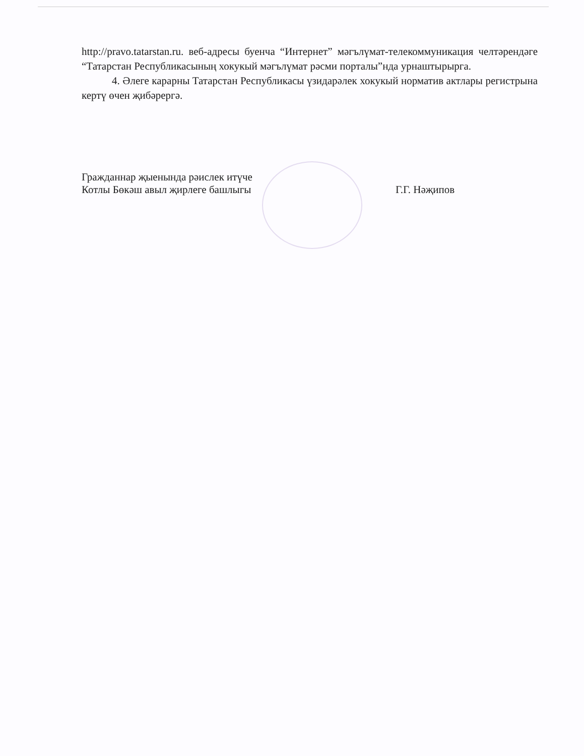http://pravo.tatarstan.ru. веб-адресы буенча “Интернет” мәгълүмат-телекоммуникация челтәрендәге “Татарстан Республикасының хокукый мәгълүмат рәсми порталы”нда урнаштырырга.
4. Әлеге карарны Татарстан Республикасы үзидарәлек хокукый норматив актлары регистрына кертү өчен җибәрергә.
Гражданнар җыенында рәислек итүче
Котлы Бөкәш авыл җирлеге башлыгы
Г.Г. Нәҗипов